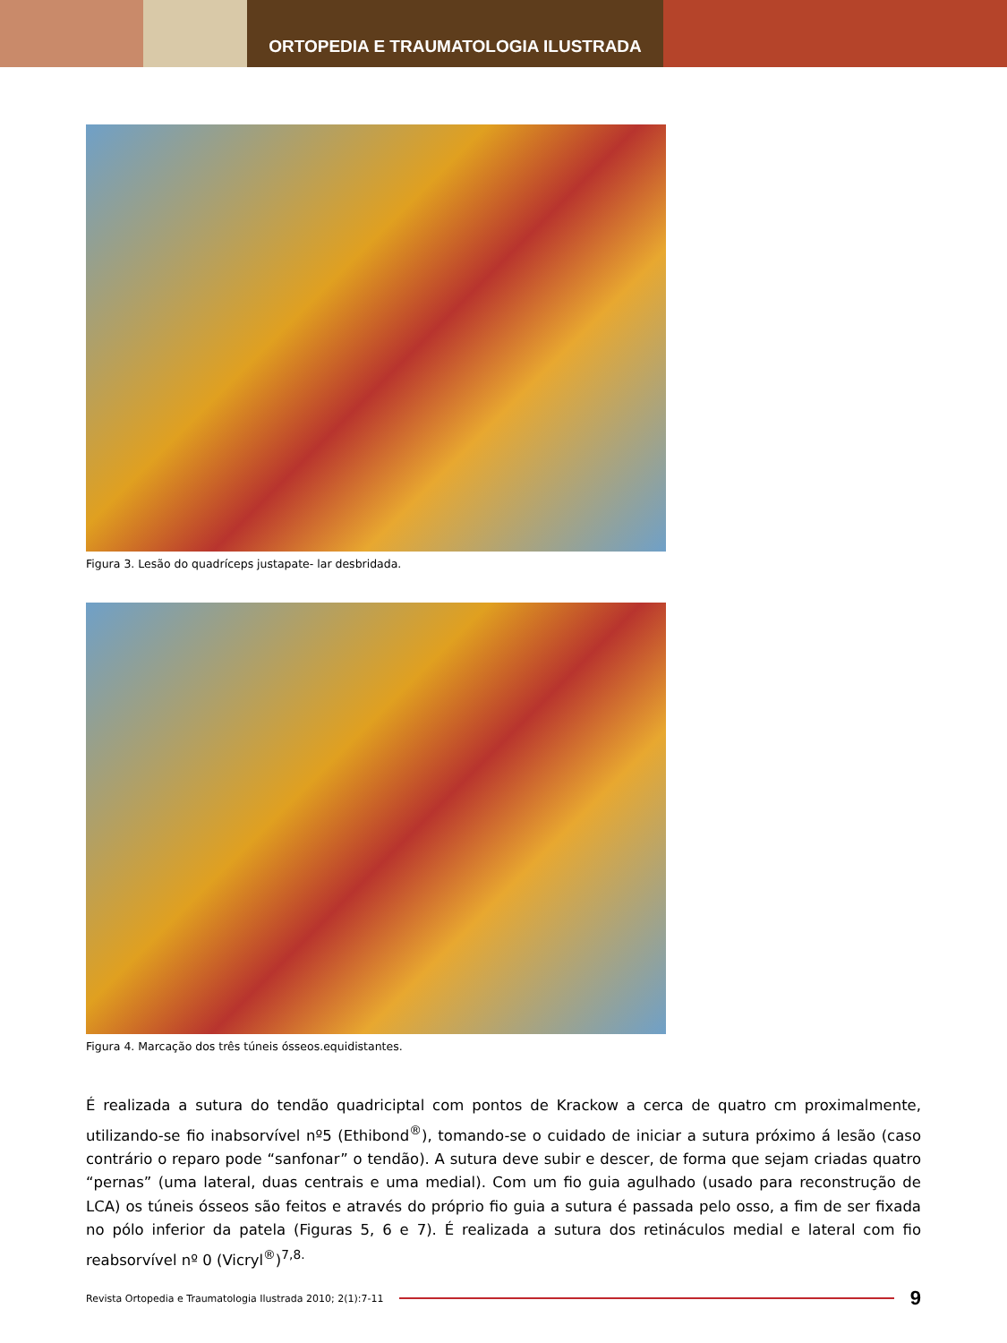ORTOPEDIA E TRAUMATOLOGIA ILUSTRADA
Figura 3. Lesão do quadríceps justapate- lar desbridada.
Figura 4. Marcação dos três túneis ósseos.equidistantes.
É realizada a sutura do tendão quadriciptal com pontos de Krackow a cerca de quatro cm proximalmente, utilizando-se fio inabsorvível nº5 (Ethibond<sup>®</sup>), tomando-se o cuidado de iniciar a sutura próximo á lesão (caso contrário o reparo pode “sanfonar” o tendão). A sutura deve subir e descer, de forma que sejam criadas quatro “pernas” (uma lateral, duas centrais e uma medial). Com um fio guia agulhado (usado para reconstrução de LCA) os túneis ósseos são feitos e através do próprio fio guia a sutura é passada pelo osso, a fim de ser fixada no pólo inferior da patela (Figuras 5, 6 e 7). É realizada a sutura dos retináculos medial e lateral com fio reabsorvível nº 0 (Vicryl<sup>®</sup>)<sup>7,8.</sup>
Revista Ortopedia e Traumatologia Ilustrada 2010; 2(1):7-11
9